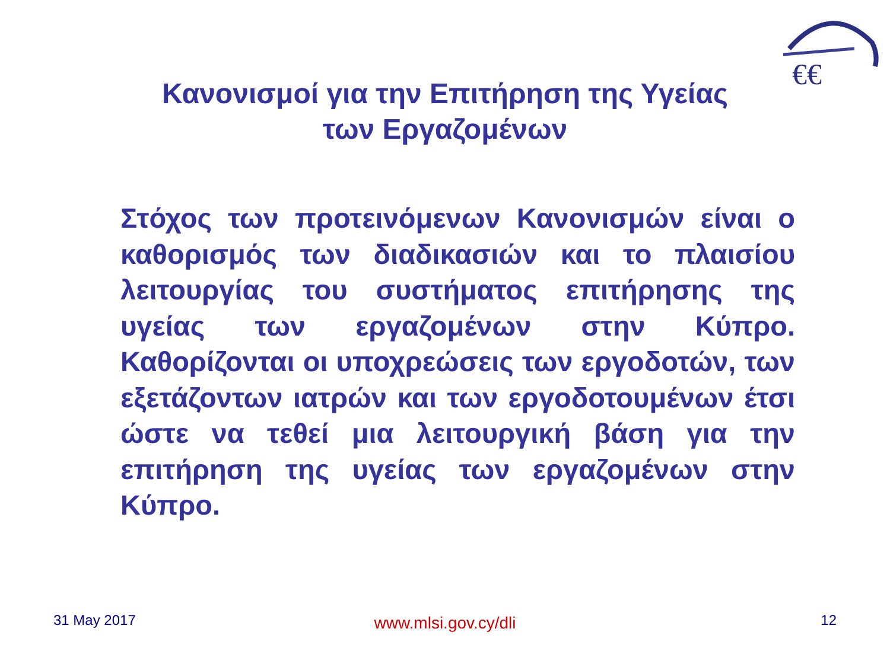€€
Κανονισμοί για την Επιτήρηση της Υγείας
των Εργαζομένων
Στόχος των προτεινόμενων Κανονισμών είναι ο καθορισμός των διαδικασιών και το πλαισίου λειτουργίας του συστήματος επιτήρησης της υγείας των εργαζομένων στην Κύπρο. Καθορίζονται οι υποχρεώσεις των εργοδοτών, των εξετάζοντων ιατρών και των εργοδοτουμένων έτσι ώστε να τεθεί μια λειτουργική βάση για την επιτήρηση της υγείας των εργαζομένων στην Κύπρο.
31 May 2017
www.mlsi.gov.cy/dli
12